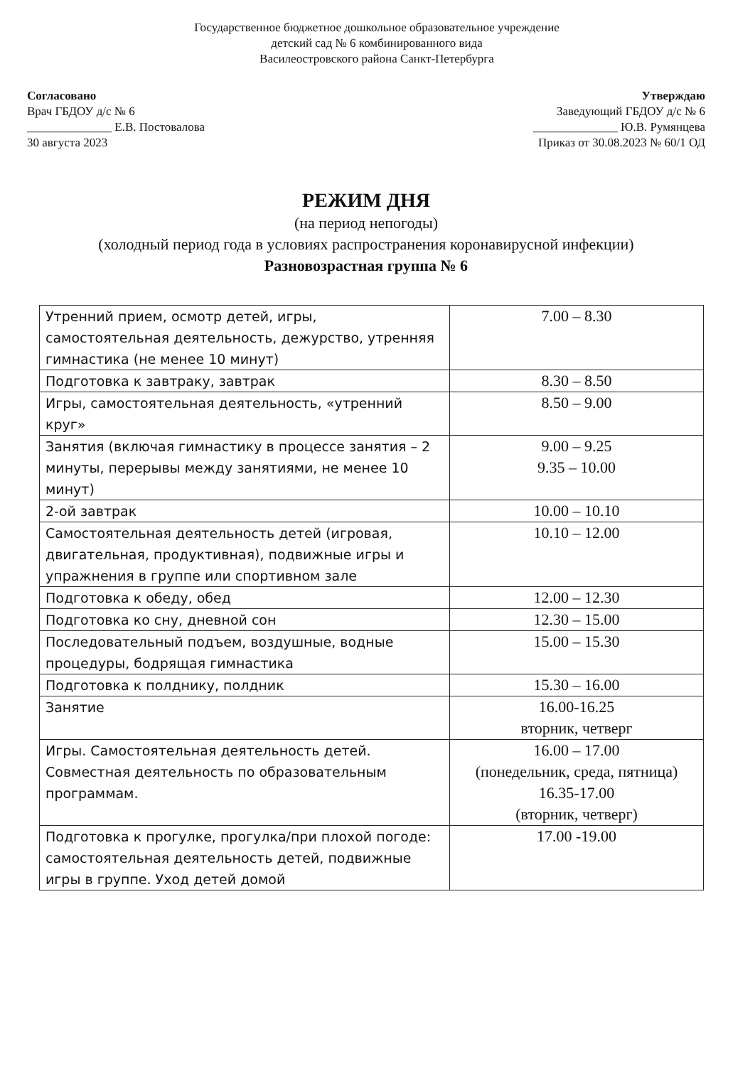Государственное бюджетное дошкольное образовательное учреждение
детский сад № 6 комбинированного вида
Василеостровского района Санкт-Петербурга
Согласовано
Врач ГБДОУ д/с № 6
______________ Е.В. Постовалова
30 августа 2023
Утверждаю
Заведующий ГБДОУ д/с № 6
______________ Ю.В. Румянцева
Приказ от 30.08.2023 № 60/1 ОД
РЕЖИМ ДНЯ
(на период непогоды)
(холодный период года в условиях распространения коронавирусной инфекции)
Разновозрастная группа № 6
| Утренний прием, осмотр детей, игры, самостоятельная деятельность, дежурство, утренняя гимнастика (не менее 10 минут) | 7.00 – 8.30 |
| Подготовка к завтраку, завтрак | 8.30 – 8.50 |
| Игры, самостоятельная деятельность, «утренний круг» | 8.50 – 9.00 |
| Занятия (включая гимнастику в процессе занятия – 2 минуты, перерывы между занятиями, не менее 10 минут) | 9.00 – 9.25 9.35 – 10.00 |
| 2-ой завтрак | 10.00 – 10.10 |
| Самостоятельная деятельность детей (игровая, двигательная, продуктивная), подвижные игры и упражнения в группе или спортивном зале | 10.10 – 12.00 |
| Подготовка к обеду, обед | 12.00 – 12.30 |
| Подготовка ко сну, дневной сон | 12.30 – 15.00 |
| Последовательный подъем, воздушные, водные процедуры, бодрящая гимнастика | 15.00 – 15.30 |
| Подготовка к полднику, полдник | 15.30 – 16.00 |
| Занятие | 16.00-16.25 вторник, четверг |
| Игры. Самостоятельная деятельность детей. Совместная деятельность по образовательным программам. | 16.00 – 17.00 (понедельник, среда, пятница) 16.35-17.00 (вторник, четверг) |
| Подготовка к прогулке, прогулка/при плохой погоде: самостоятельная деятельность детей, подвижные игры в группе. Уход детей домой | 17.00 -19.00 |